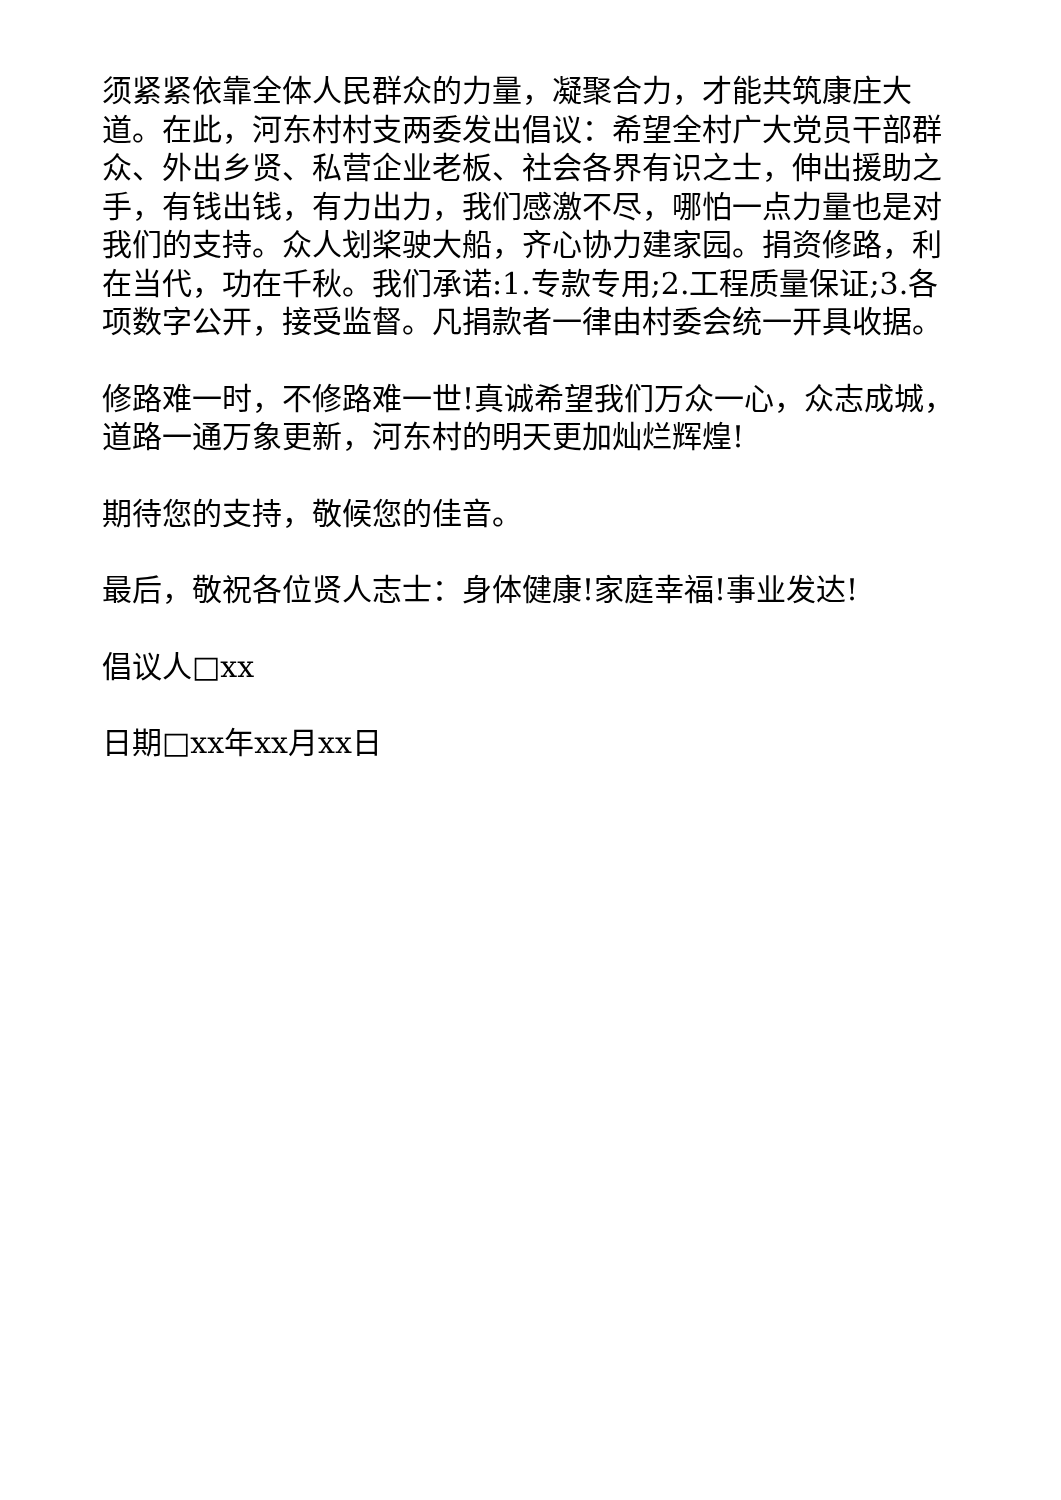须紧紧依靠全体人民群众的力量，凝聚合力，才能共筑康庄大道。在此，河东村村支两委发出倡议：希望全村广大党员干部群众、外出乡贤、私营企业老板、社会各界有识之士，伸出援助之手，有钱出钱，有力出力，我们感激不尽，哪怕一点力量也是对我们的支持。众人划桨驶大船，齐心协力建家园。捐资修路，利在当代，功在千秋。我们承诺:1.专款专用;2.工程质量保证;3.各项数字公开，接受监督。凡捐款者一律由村委会统一开具收据。
修路难一时，不修路难一世!真诚希望我们万众一心，众志成城，道路一通万象更新，河东村的明天更加灿烂辉煌!
期待您的支持，敬候您的佳音。
最后，敬祝各位贤人志士：身体健康!家庭幸福!事业发达!
倡议人□xx
日期□xx年xx月xx日